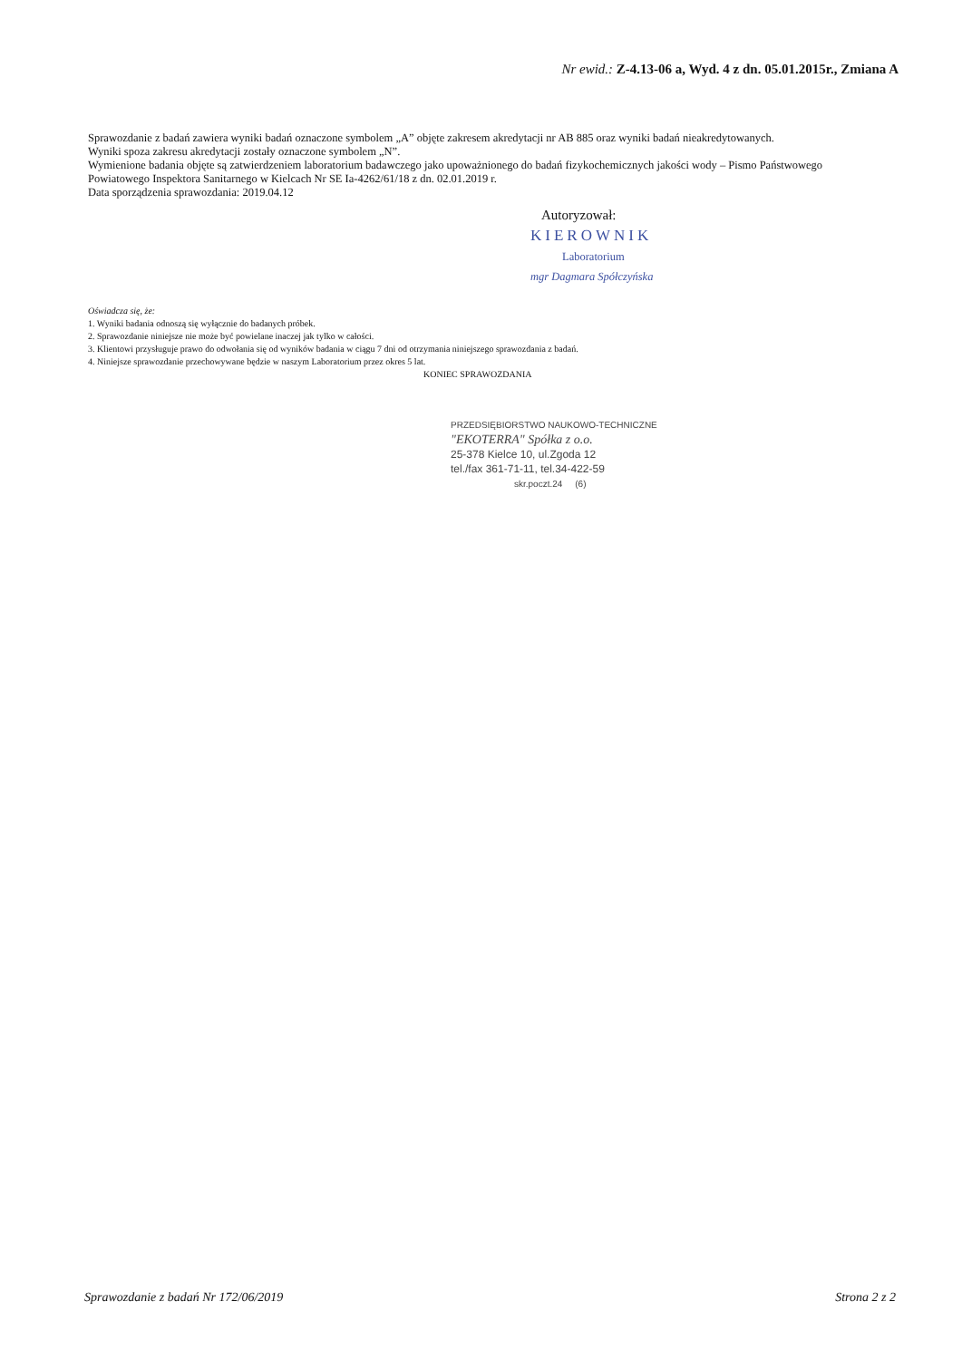Nr ewid.: Z-4.13-06 a, Wyd. 4 z dn. 05.01.2015r., Zmiana A
Sprawozdanie z badań zawiera wyniki badań oznaczone symbolem „A” objęte zakresem akredytacji nr AB 885 oraz wyniki badań nieakredytowanych.
Wyniki spoza zakresu akredytacji zostały oznaczone symbolem „N”.
Wymienione badania objęte są zatwierdzeniem laboratorium badawczego jako upoważnionego do badań fizykochemicznych jakości wody – Pismo Państwowego Powiatowego Inspektora Sanitarnego w Kielcach Nr SE Ia-4262/61/18 z dn. 02.01.2019 r.
Data sporządzenia sprawozdania: 2019.04.12
Autoryzował:
KIEROWNIK
Laboratorium
mgr Dagmara Spółczyńska
Oświadcza się, że:
1. Wyniki badania odnoszą się wyłącznie do badanych próbek.
2. Sprawozdanie niniejsze nie może być powielane inaczej jak tylko w całości.
3. Klientowi przysługuje prawo do odwołania się od wyników badania w ciągu 7 dni od otrzymania niniejszego sprawozdania z badań.
4. Niniejsze sprawozdanie przechowywane będzie w naszym Laboratorium przez okres 5 lat.
KONIEC SPRAWOZDANIA
PRZEDSIĘBIORSTWO NAUKOWO-TECHNICZNE
"EKOTERRA" Spółka z o.o.
25-378 Kielce 10, ul.Zgoda 12
tel./fax 361-71-11, tel.34-422-59
skr.poczt.24 (6)
Sprawozdanie z badań Nr 172/06/2019 Strona 2 z 2